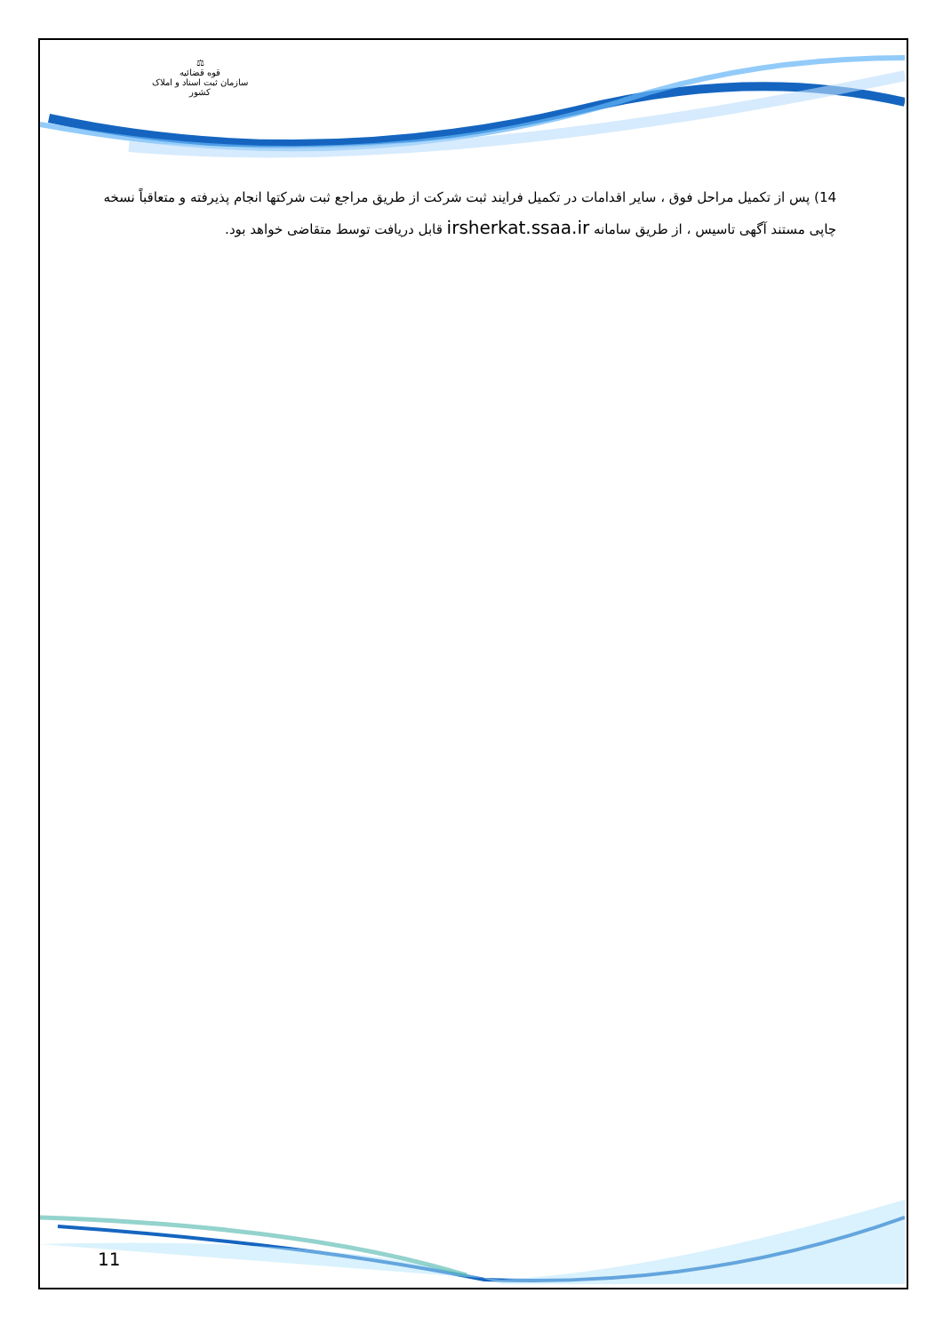⚖
قوه قضائیه
سازمان ثبت اسناد و املاک کشور
14) پس از تکمیل مراحل فوق ، سایر اقدامات در تکمیل فرایند ثبت شرکت از طریق مراجع ثبت شرکتها انجام پذیرفته و متعاقباً نسخه چاپی مستند آگهی تاسیس ، از طریق سامانه irsherkat.ssaa.ir قابل دریافت توسط متقاضی خواهد بود.
11